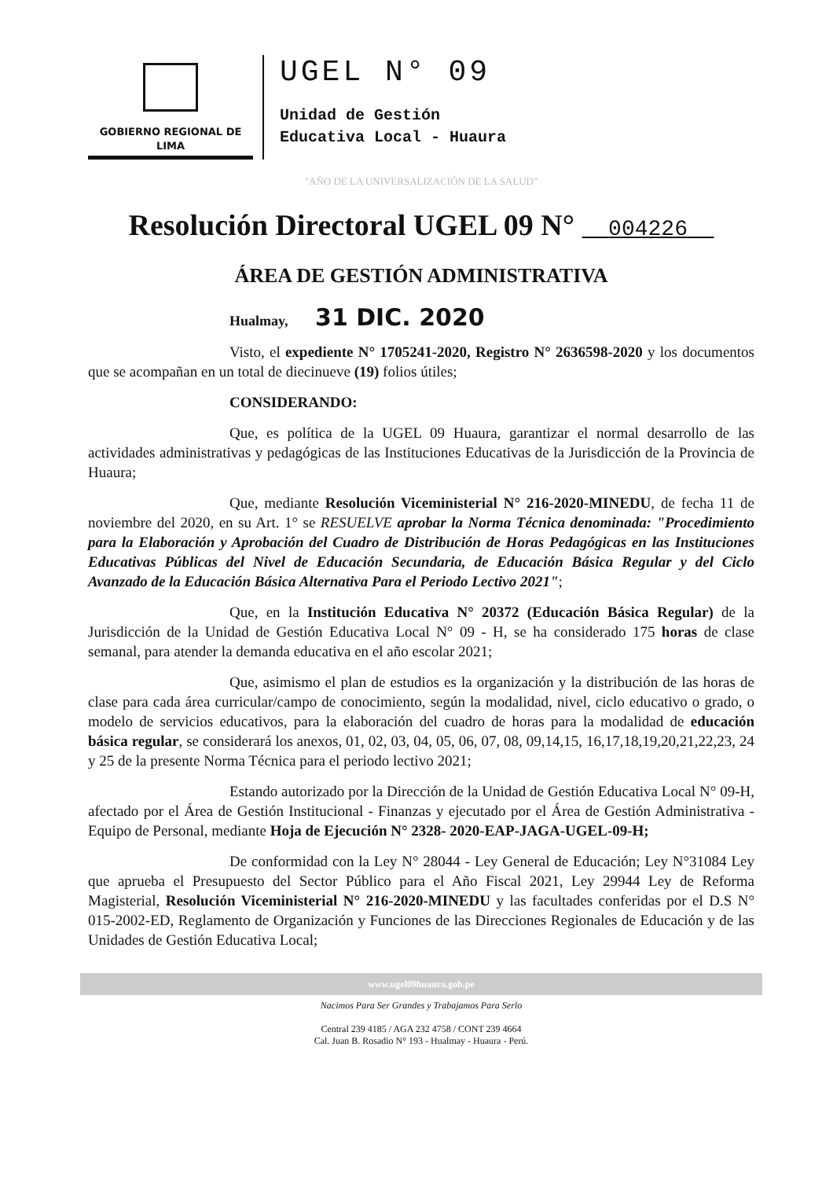GOBIERNO REGIONAL DE LIMA
UGEL N° 09
Unidad de Gestión
Educativa Local - Huaura
"AÑO DE LA UNIVERSALIZACIÓN DE LA SALUD"
Resolución Directoral UGEL 09 N° 004226
ÁREA DE GESTIÓN ADMINISTRATIVA
Hualmay, 31 DIC. 2020
Visto, el expediente N° 1705241-2020, Registro N° 2636598-2020 y los documentos que se acompañan en un total de diecinueve (19) folios útiles;
CONSIDERANDO:
Que, es política de la UGEL 09 Huaura, garantizar el normal desarrollo de las actividades administrativas y pedagógicas de las Instituciones Educativas de la Jurisdicción de la Provincia de Huaura;
Que, mediante Resolución Viceministerial N° 216-2020-MINEDU, de fecha 11 de noviembre del 2020, en su Art. 1° se RESUELVE aprobar la Norma Técnica denominada: "Procedimiento para la Elaboración y Aprobación del Cuadro de Distribución de Horas Pedagógicas en las Instituciones Educativas Públicas del Nivel de Educación Secundaria, de Educación Básica Regular y del Ciclo Avanzado de la Educación Básica Alternativa Para el Periodo Lectivo 2021";
Que, en la Institución Educativa N° 20372 (Educación Básica Regular) de la Jurisdicción de la Unidad de Gestión Educativa Local N° 09 - H, se ha considerado 175 horas de clase semanal, para atender la demanda educativa en el año escolar 2021;
Que, asimismo el plan de estudios es la organización y la distribución de las horas de clase para cada área curricular/campo de conocimiento, según la modalidad, nivel, ciclo educativo o grado, o modelo de servicios educativos, para la elaboración del cuadro de horas para la modalidad de educación básica regular, se considerará los anexos, 01, 02, 03, 04, 05, 06, 07, 08, 09,14,15, 16,17,18,19,20,21,22,23, 24 y 25 de la presente Norma Técnica para el periodo lectivo 2021;
Estando autorizado por la Dirección de la Unidad de Gestión Educativa Local N° 09-H, afectado por el Área de Gestión Institucional - Finanzas y ejecutado por el Área de Gestión Administrativa - Equipo de Personal, mediante Hoja de Ejecución N° 2328- 2020-EAP-JAGA-UGEL-09-H;
De conformidad con la Ley N° 28044 - Ley General de Educación; Ley N°31084 Ley que aprueba el Presupuesto del Sector Público para el Año Fiscal 2021, Ley 29944 Ley de Reforma Magisterial, Resolución Viceministerial N° 216-2020-MINEDU y las facultades conferidas por el D.S N° 015-2002-ED, Reglamento de Organización y Funciones de las Direcciones Regionales de Educación y de las Unidades de Gestión Educativa Local;
www.ugel09huaura.gob.pe
Nacimos Para Ser Grandes y Trabajamos Para Serlo
Central 239 4185 / AGA 232 4758 / CONT 239 4664
Cal. Juan B. Rosadio N° 193 - Hualmay - Huaura - Perú.